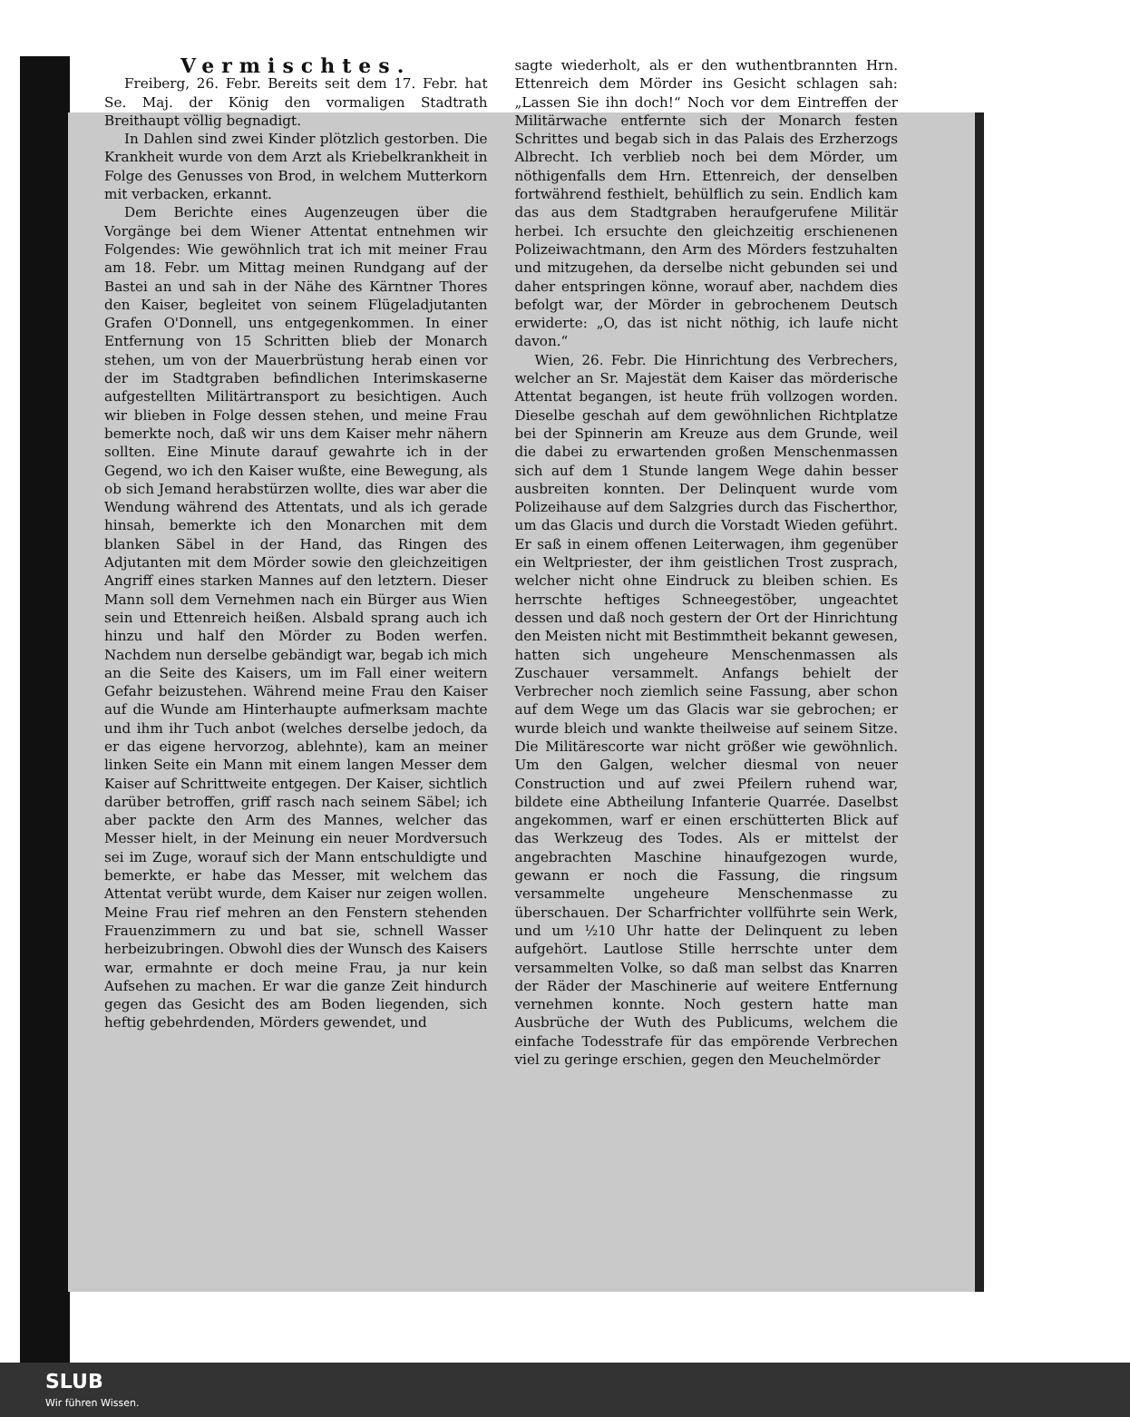Vermischtes.
Freiberg, 26. Febr. Bereits seit dem 17. Febr. hat Se. Maj. der König den vormaligen Stadtrath Breithaupt völlig begnadigt.
In Dahlen sind zwei Kinder plötzlich gestorben. Die Krankheit wurde von dem Arzt als Kriebelkrankheit in Folge des Genusses von Brod, in welchem Mutterkorn mit verbacken, erkannt.
Dem Berichte eines Augenzeugen über die Vorgänge bei dem Wiener Attentat entnehmen wir Folgendes: Wie gewöhnlich trat ich mit meiner Frau am 18. Febr. um Mittag meinen Rundgang auf der Bastei an und sah in der Nähe des Kärntner Thores den Kaiser, begleitet von seinem Flügeladjutanten Grafen O'Donnell, uns entgegenkommen. In einer Entfernung von 15 Schritten blieb der Monarch stehen, um von der Mauerbrüstung herab einen vor der im Stadtgraben befindlichen Interimskaserne aufgestellten Militärtransport zu besichtigen. Auch wir blieben in Folge dessen stehen, und meine Frau bemerkte noch, daß wir uns dem Kaiser mehr nähern sollten. Eine Minute darauf gewahrte ich in der Gegend, wo ich den Kaiser wußte, eine Bewegung, als ob sich Jemand herabstürzen wollte, dies war aber die Wendung während des Attentats, und als ich gerade hinsah, bemerkte ich den Monarchen mit dem blanken Säbel in der Hand, das Ringen des Adjutanten mit dem Mörder sowie den gleichzeitigen Angriff eines starken Mannes auf den letztern. Dieser Mann soll dem Vernehmen nach ein Bürger aus Wien sein und Ettenreich heißen. Alsbald sprang auch ich hinzu und half den Mörder zu Boden werfen. Nachdem nun derselbe gebändigt war, begab ich mich an die Seite des Kaisers, um im Fall einer weitern Gefahr beizustehen. Während meine Frau den Kaiser auf die Wunde am Hinterhaupte aufmerksam machte und ihm ihr Tuch anbot (welches derselbe jedoch, da er das eigene hervorzog, ablehnte), kam an meiner linken Seite ein Mann mit einem langen Messer dem Kaiser auf Schrittweite entgegen. Der Kaiser, sichtlich darüber betroffen, griff rasch nach seinem Säbel; ich aber packte den Arm des Mannes, welcher das Messer hielt, in der Meinung ein neuer Mordversuch sei im Zuge, worauf sich der Mann entschuldigte und bemerkte, er habe das Messer, mit welchem das Attentat verübt wurde, dem Kaiser nur zeigen wollen. Meine Frau rief mehren an den Fenstern stehenden Frauenzimmern zu und bat sie, schnell Wasser herbeizubringen. Obwohl dies der Wunsch des Kaisers war, ermahnte er doch meine Frau, ja nur kein Aufsehen zu machen. Er war die ganze Zeit hindurch gegen das Gesicht des am Boden liegenden, sich heftig gebehrdenden, Mörders gewendet, und
sagte wiederholt, als er den wuthentbrannten Hrn. Ettenreich dem Mörder ins Gesicht schlagen sah: „Lassen Sie ihn doch!“ Noch vor dem Eintreffen der Militärwache entfernte sich der Monarch festen Schrittes und begab sich in das Palais des Erzherzogs Albrecht. Ich verblieb noch bei dem Mörder, um nöthigenfalls dem Hrn. Ettenreich, der denselben fortwährend festhielt, behülflich zu sein. Endlich kam das aus dem Stadtgraben heraufgerufene Militär herbei. Ich ersuchte den gleichzeitig erschienenen Polizeiwachtmann, den Arm des Mörders festzuhalten und mitzugehen, da derselbe nicht gebunden sei und daher entspringen könne, worauf aber, nachdem dies befolgt war, der Mörder in gebrochenem Deutsch erwiderte: „O, das ist nicht nöthig, ich laufe nicht davon.“
Wien, 26. Febr. Die Hinrichtung des Verbrechers, welcher an Sr. Majestät dem Kaiser das mörderische Attentat begangen, ist heute früh vollzogen worden. Dieselbe geschah auf dem gewöhnlichen Richtplatze bei der Spinnerin am Kreuze aus dem Grunde, weil die dabei zu erwartenden großen Menschenmassen sich auf dem 1 Stunde langem Wege dahin besser ausbreiten konnten. Der Delinquent wurde vom Polizeihause auf dem Salzgries durch das Fischerthor, um das Glacis und durch die Vorstadt Wieden geführt. Er saß in einem offenen Leiterwagen, ihm gegenüber ein Weltpriester, der ihm geistlichen Trost zusprach, welcher nicht ohne Eindruck zu bleiben schien. Es herrschte heftiges Schneegestöber, ungeachtet dessen und daß noch gestern der Ort der Hinrichtung den Meisten nicht mit Bestimmtheit bekannt gewesen, hatten sich ungeheure Menschenmassen als Zuschauer versammelt. Anfangs behielt der Verbrecher noch ziemlich seine Fassung, aber schon auf dem Wege um das Glacis war sie gebrochen; er wurde bleich und wankte theilweise auf seinem Sitze. Die Militärescorte war nicht größer wie gewöhnlich. Um den Galgen, welcher diesmal von neuer Construction und auf zwei Pfeilern ruhend war, bildete eine Abtheilung Infanterie Quarrée. Daselbst angekommen, warf er einen erschütterten Blick auf das Werkzeug des Todes. Als er mittelst der angebrachten Maschine hinaufgezogen wurde, gewann er noch die Fassung, die ringsum versammelte ungeheure Menschenmasse zu überschauen. Der Scharfrichter vollführte sein Werk, und um ½10 Uhr hatte der Delinquent zu leben aufgehört. Lautlose Stille herrschte unter dem versammelten Volke, so daß man selbst das Knarren der Räder der Maschinerie auf weitere Entfernung vernehmen konnte. Noch gestern hatte man Ausbrüche der Wuth des Publicums, welchem die einfache Todesstrafe für das empörende Verbrechen viel zu geringe erschien, gegen den Meuchelmörder
SLUB
Wir führen Wissen.